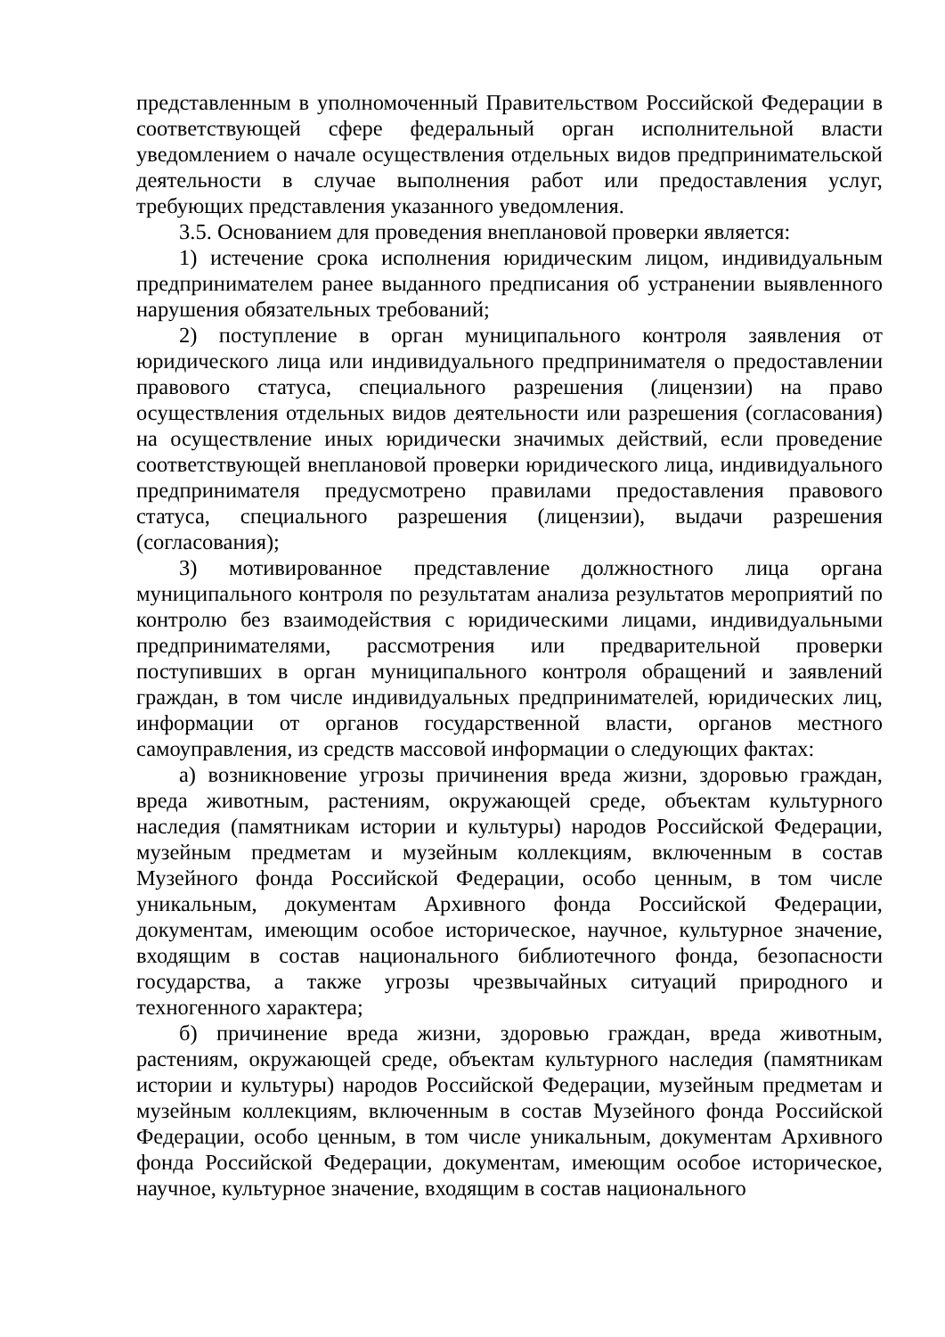представленным в уполномоченный Правительством Российской Федерации в соответствующей сфере федеральный орган исполнительной власти уведомлением о начале осуществления отдельных видов предпринимательской деятельности в случае выполнения работ или предоставления услуг, требующих представления указанного уведомления.
3.5. Основанием для проведения внеплановой проверки является:
1) истечение срока исполнения юридическим лицом, индивидуальным предпринимателем ранее выданного предписания об устранении выявленного нарушения обязательных требований;
2) поступление в орган муниципального контроля заявления от юридического лица или индивидуального предпринимателя о предоставлении правового статуса, специального разрешения (лицензии) на право осуществления отдельных видов деятельности или разрешения (согласования) на осуществление иных юридически значимых действий, если проведение соответствующей внеплановой проверки юридического лица, индивидуального предпринимателя предусмотрено правилами предоставления правового статуса, специального разрешения (лицензии), выдачи разрешения (согласования);
3) мотивированное представление должностного лица органа муниципального контроля по результатам анализа результатов мероприятий по контролю без взаимодействия с юридическими лицами, индивидуальными предпринимателями, рассмотрения или предварительной проверки поступивших в орган муниципального контроля обращений и заявлений граждан, в том числе индивидуальных предпринимателей, юридических лиц, информации от органов государственной власти, органов местного самоуправления, из средств массовой информации о следующих фактах:
а) возникновение угрозы причинения вреда жизни, здоровью граждан, вреда животным, растениям, окружающей среде, объектам культурного наследия (памятникам истории и культуры) народов Российской Федерации, музейным предметам и музейным коллекциям, включенным в состав Музейного фонда Российской Федерации, особо ценным, в том числе уникальным, документам Архивного фонда Российской Федерации, документам, имеющим особое историческое, научное, культурное значение, входящим в состав национального библиотечного фонда, безопасности государства, а также угрозы чрезвычайных ситуаций природного и техногенного характера;
б) причинение вреда жизни, здоровью граждан, вреда животным, растениям, окружающей среде, объектам культурного наследия (памятникам истории и культуры) народов Российской Федерации, музейным предметам и музейным коллекциям, включенным в состав Музейного фонда Российской Федерации, особо ценным, в том числе уникальным, документам Архивного фонда Российской Федерации, документам, имеющим особое историческое, научное, культурное значение, входящим в состав национального